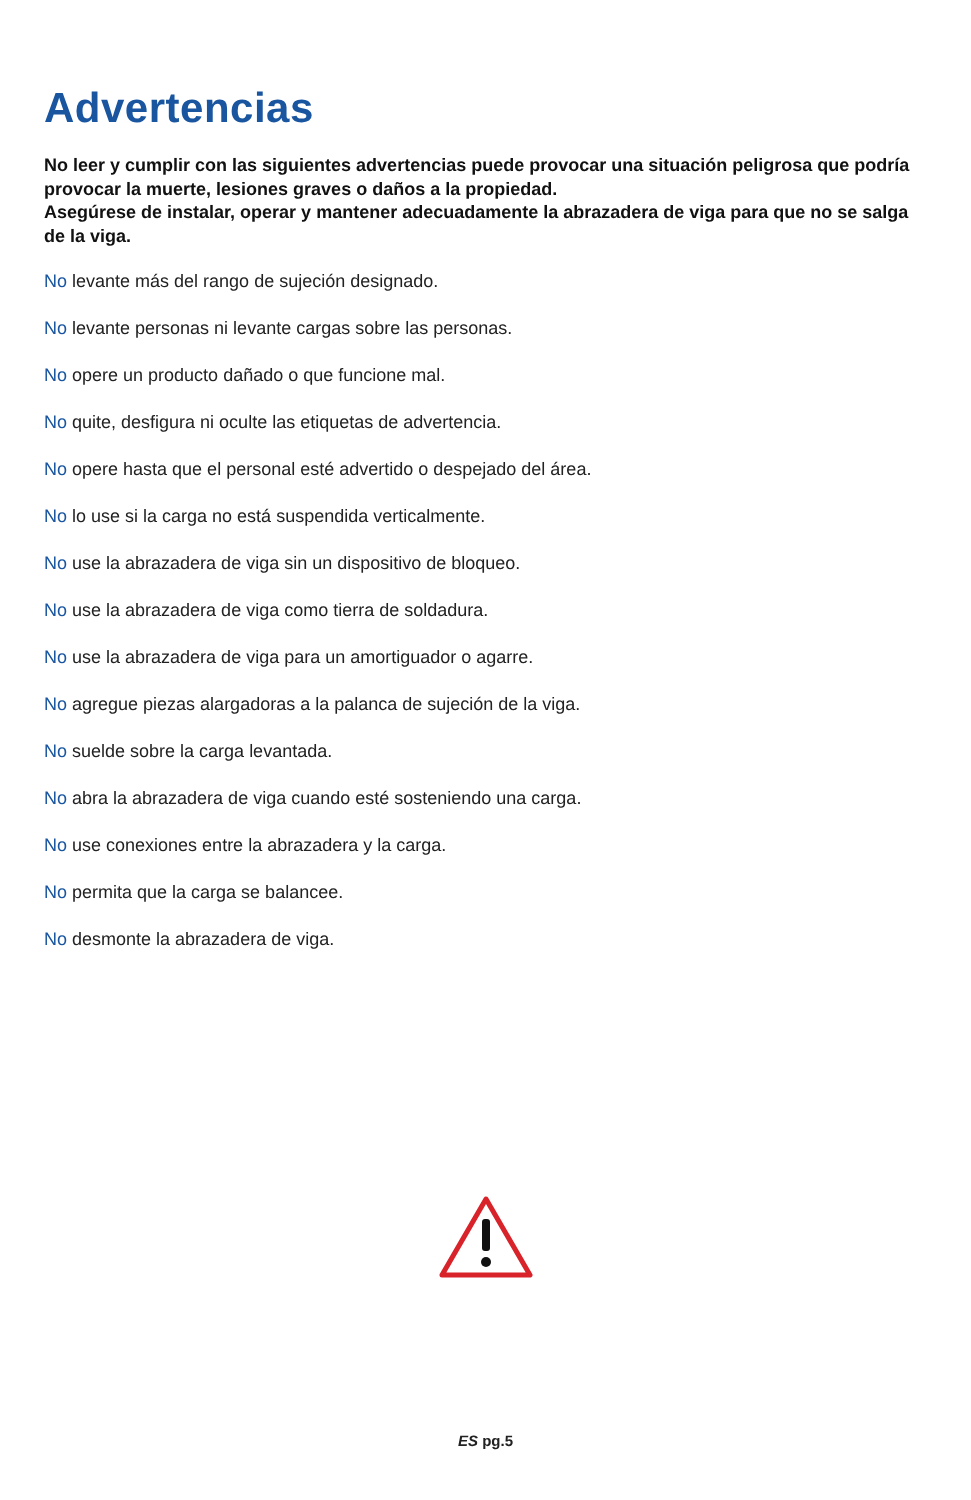Advertencias
No leer y cumplir con las siguientes advertencias puede provocar una situación peligrosa que podría provocar la muerte, lesiones graves o daños a la propiedad.
Asegúrese de instalar, operar y mantener adecuadamente la abrazadera de viga para que no se salga de la viga.
No levante más del rango de sujeción designado.
No levante personas ni levante cargas sobre las personas.
No opere un producto dañado o que funcione mal.
No quite, desfigura ni oculte las etiquetas de advertencia.
No opere hasta que el personal esté advertido o despejado del área.
No lo use si la carga no está suspendida verticalmente.
No use la abrazadera de viga sin un dispositivo de bloqueo.
No use la abrazadera de viga como tierra de soldadura.
No use la abrazadera de viga para un amortiguador o agarre.
No agregue piezas alargadoras a la palanca de sujeción de la viga.
No suelde sobre la carga levantada.
No abra la abrazadera de viga cuando esté sosteniendo una carga.
No use conexiones entre la abrazadera y la carga.
No permita que la carga se balancee.
No desmonte la abrazadera de viga.
ES pg.5